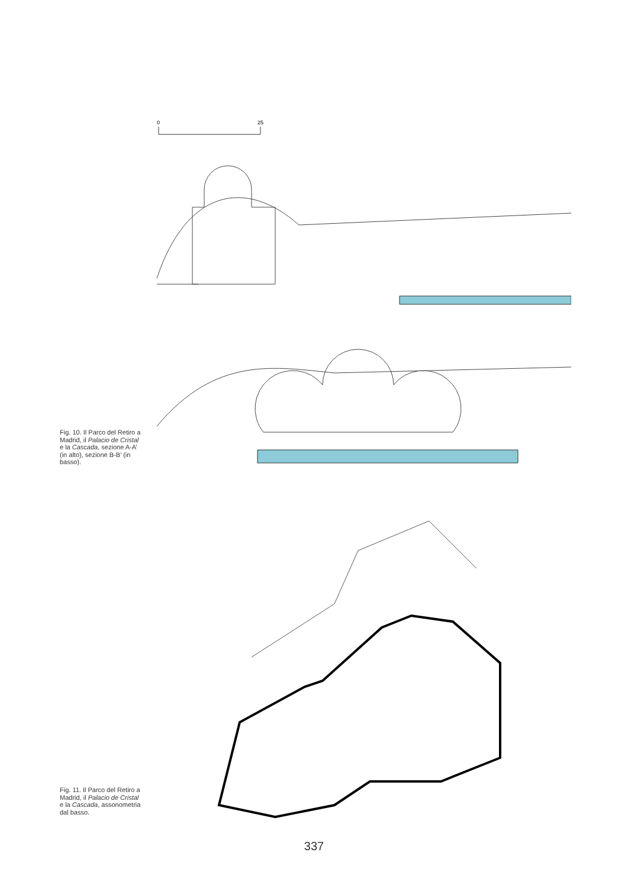0
25
Fig. 10. Il Parco del Retiro a Madrid, il Palacio de Cristal e la Cascada, sezione A-A’ (in alto), sezione B-B’ (in basso).
Fig. 11. Il Parco del Retiro a Madrid, il Palacio de Cristal e la Cascada, assonometria dal basso.
337